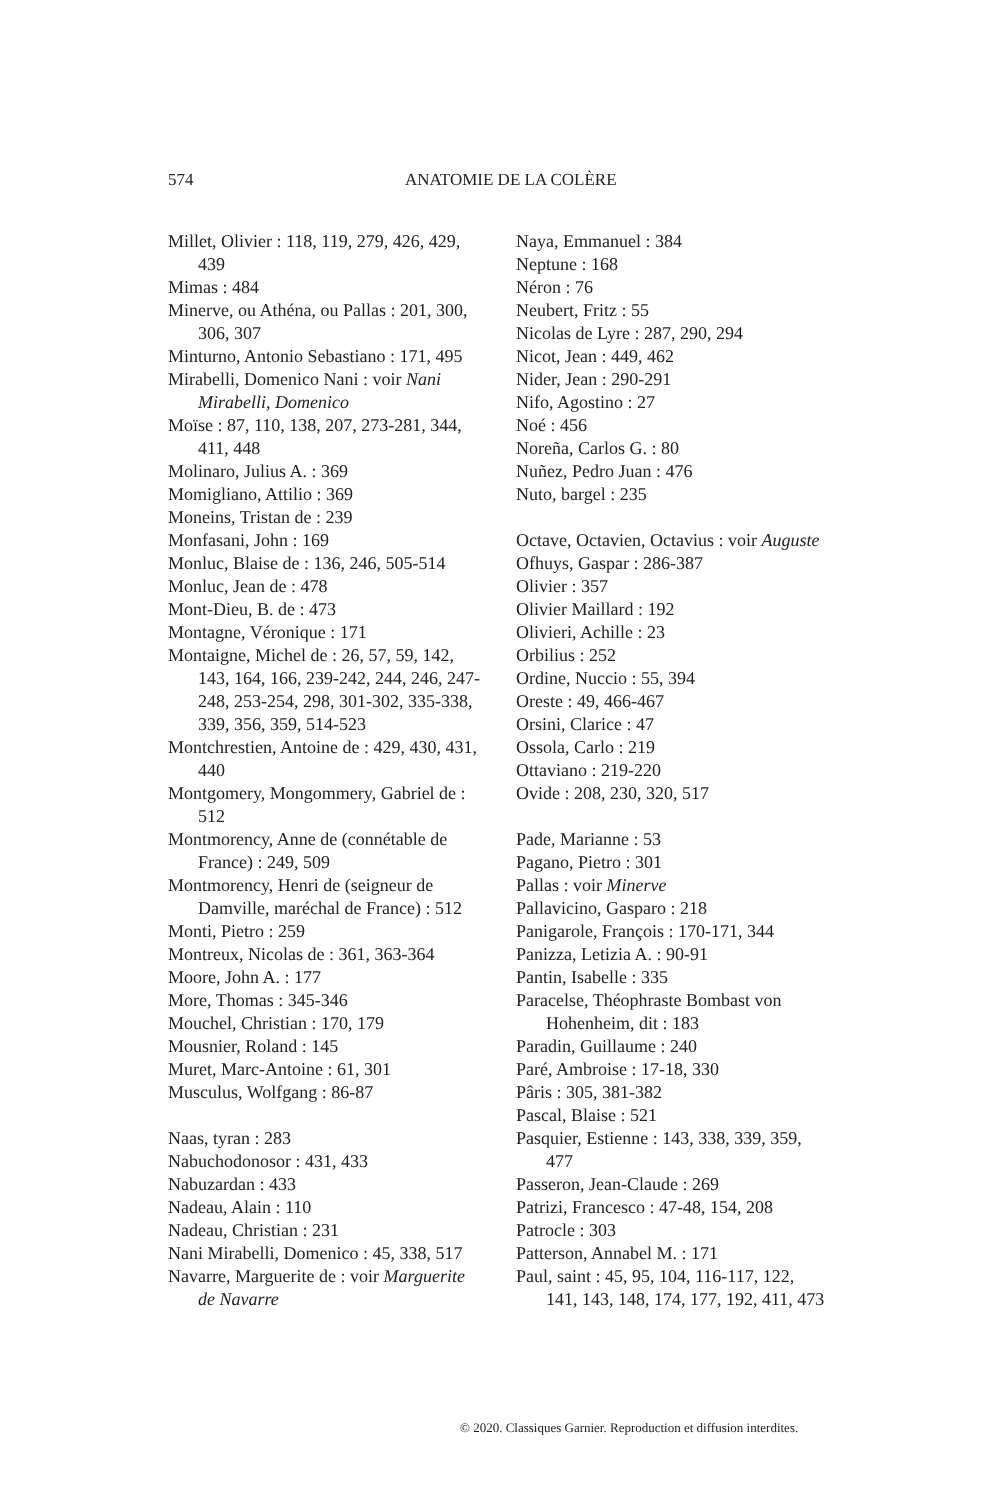574
ANATOMIE DE LA COLÈRE
Millet, Olivier : 118, 119, 279, 426, 429, 439
Mimas : 484
Minerve, ou Athéna, ou Pallas : 201, 300, 306, 307
Minturno, Antonio Sebastiano : 171, 495
Mirabelli, Domenico Nani : voir Nani Mirabelli, Domenico
Moïse : 87, 110, 138, 207, 273-281, 344, 411, 448
Molinaro, Julius A. : 369
Momigliano, Attilio : 369
Moneins, Tristan de : 239
Monfasani, John : 169
Monluc, Blaise de : 136, 246, 505-514
Monluc, Jean de : 478
Mont-Dieu, B. de : 473
Montagne, Véronique : 171
Montaigne, Michel de : 26, 57, 59, 142, 143, 164, 166, 239-242, 244, 246, 247-248, 253-254, 298, 301-302, 335-338, 339, 356, 359, 514-523
Montchrestien, Antoine de : 429, 430, 431, 440
Montgomery, Mongommery, Gabriel de : 512
Montmorency, Anne de (connétable de France) : 249, 509
Montmorency, Henri de (seigneur de Damville, maréchal de France) : 512
Monti, Pietro : 259
Montreux, Nicolas de : 361, 363-364
Moore, John A. : 177
More, Thomas : 345-346
Mouchel, Christian : 170, 179
Mousnier, Roland : 145
Muret, Marc-Antoine : 61, 301
Musculus, Wolfgang : 86-87
Naas, tyran : 283
Nabuchodonosor : 431, 433
Nabuzardan : 433
Nadeau, Alain : 110
Nadeau, Christian : 231
Nani Mirabelli, Domenico : 45, 338, 517
Navarre, Marguerite de : voir Marguerite de Navarre
Naya, Emmanuel : 384
Neptune : 168
Néron : 76
Neubert, Fritz : 55
Nicolas de Lyre : 287, 290, 294
Nicot, Jean : 449, 462
Nider, Jean : 290-291
Nifo, Agostino : 27
Noé : 456
Noreña, Carlos G. : 80
Nuñez, Pedro Juan : 476
Nuto, bargel : 235
Octave, Octavien, Octavius : voir Auguste
Ofhuys, Gaspar : 286-387
Olivier : 357
Olivier Maillard : 192
Olivieri, Achille : 23
Orbilius : 252
Ordine, Nuccio : 55, 394
Oreste : 49, 466-467
Orsini, Clarice : 47
Ossola, Carlo : 219
Ottaviano : 219-220
Ovide : 208, 230, 320, 517
Pade, Marianne : 53
Pagano, Pietro : 301
Pallas : voir Minerve
Pallavicino, Gasparo : 218
Panigarole, François : 170-171, 344
Panizza, Letizia A. : 90-91
Pantin, Isabelle : 335
Paracelse, Théophraste Bombast von Hohenheim, dit : 183
Paradin, Guillaume : 240
Paré, Ambroise : 17-18, 330
Pâris : 305, 381-382
Pascal, Blaise : 521
Pasquier, Estienne : 143, 338, 339, 359, 477
Passeron, Jean-Claude : 269
Patrizi, Francesco : 47-48, 154, 208
Patrocle : 303
Patterson, Annabel M. : 171
Paul, saint : 45, 95, 104, 116-117, 122, 141, 143, 148, 174, 177, 192, 411, 473
© 2020. Classiques Garnier. Reproduction et diffusion interdites.